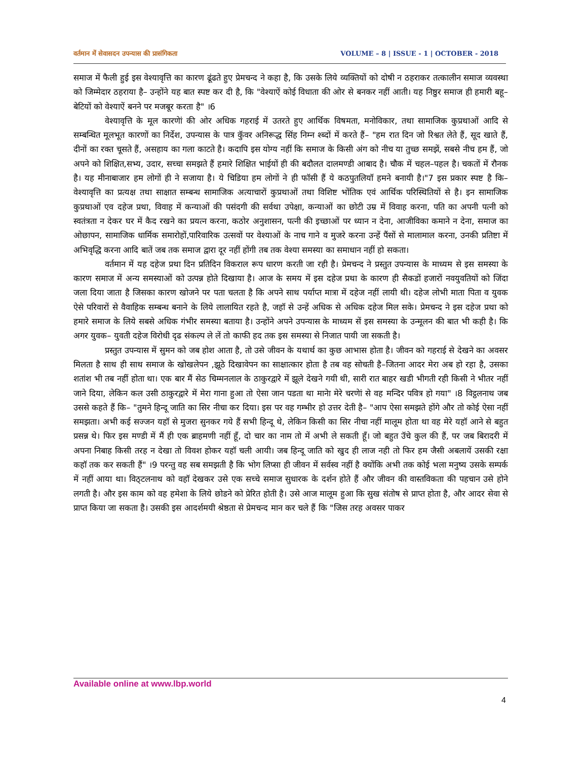वर्तमान में सेवासदन उपन्यास की प्रासंगिकता VOLUME – 8 | ISSUE - 1 | OCTOBER - 2018
समाज में फैली हुई इस वेश्यावृत्ति का कारण ढूंढते हुए प्रेमचन्द ने कहा है, कि उसके लिये व्यक्तियों को दोषी न ठहराकर तत्कालीन समाज व्यवस्था को जिम्मेदार ठहराया है– उन्होंने यह बात स्पष्ट कर दी है, कि "वेश्याऐं कोई विधाता की ओर से बनकर नहीं आती। यह निष्ठुर समाज ही हमारी बहू–बेटियों को वेश्याऐं बनने पर मजबूर करता है" ।6
वेश्यावृत्ति के मूल कारणेां की ओर अधिक गहराई में उतरते हुए आर्थिक विषमता, मनोविकार, तथा सामाजिक कुप्रथाओं आदि से सम्बन्धित मूलभूत कारणों का निर्देश, उपन्यास के पात्र कुॅवर अनिरूद्ध सिंह निम्न श्ब्दों में करते हैं– "हम रात दिन जो रिश्वत लेते हैं, सूद खाते हैं, दीनों का रक्त चूसते हैं, असहाय का गला काटते है। कदापि इस योग्य नहीं कि समाज के किसी अंग को नीच या तुच्छ समझें, सबसे नीच हम हैं, जो अपने को शिक्षित,सभ्य, उदार, सच्चा समझते हैं हमारे शिक्षित भाईयों ही की बदौलत दालमण्डी आबाद है। चौक में चहल–पहल है। चकतों में रौनक है। यह मीनाबाजार हम लोगों ही ने सजाया है। ये चिडिया हम लोगों ने ही फॉसी हैं ये कठपुतलियॉ हमने बनायी है।"7 इस प्रकार स्पष्ट है कि– वेश्यावृत्ति का प्रत्यक्ष तथा साक्षात सम्बन्ध सामाजिक अत्याचारों कुप्रथाओं तथा विशिष्ट भोंतिक एवं आर्थिक परिस्थितियों से है। इन सामाजिक कुप्रथाओं एव दहेज प्रथा, विवाह में कन्याओं की पसंदगी की सर्वथा उपेक्षा, कन्याओं का छोटी उम्र में विवाह करना, पति का अपनी पत्नी को स्वतंत्रता न देकर घर में कैद रखने का प्रयत्न करना, कठोर अनुशासन, पत्नी की इच्छाओं पर ध्यान न देना, आजीविका कमाने न देना, समाज का ओछापन, सामाजिक धार्मिक समारोहों,पारिवारिक उत्सवों पर वेश्याओं के नाच गाने व मुजरे करना उन्हें पैंसों से मालामाल करना, उनकी प्रतिष्टा में अभिवृद्धि करना आदि बातें जब तक समाज द्वारा दूर नहीं होंगी तब तक वेश्या समस्या का समाधान नहीं हो सकता।
वर्तमान में यह दहेज प्रथा दिन प्रतिदिन विकराल रूप धारण करती जा रही है। प्रेमचन्द ने प्रस्तुत उपन्यास के माध्यम से इस समस्या के कारण समाज में अन्य समस्याओं को उत्पन्न होते दिखाया है। आज के समय में इस दहेज प्रथा के कारण ही सैकडों हजारों नवयुवतियों को जिंदा जला दिया जाता है जिसका कारण खोजने पर पता चलता है कि अपने साथ पर्याप्त मात्रा में दहेज नहीं लायी थी। दहेज लोभी माता पिता व युवक ऐसे परिवारों से वैवाहिक सम्बन्ध बनाने के लिये लालायित रहते है, जहॉ से उन्हें अधिक से अधिक दहेज मिल सके। प्रेमचन्द ने इस दहेज प्रथा को हमारे समाज के लिये सबसे अधिक गंभीर समस्या बताया है। उन्होंने अपने उपन्यास के माध्यम सें इस समस्या के उन्मूलन की बात भी कही है। कि अगर युवक– युवती दहेज विरोधी दृढ संकल्प ले लें तो काफी हद तक इस समस्या से निजात पायी जा सकती है।
प्रस्तुत उपन्यास में सुमन को जब होश आता है, तो उसे जीवन के यथार्थ का कुछ आभास होता है। जीवन को गहराई से देखने का अवसर मिलता है साथ ही साथ समाज के खोखलेपन ,झूठे दिखावेपन का साक्षात्कार होता है तब वह सोचती है–जितना आदर मेरा अब हो रहा है, उसका शतांश भी तब नहीं होता था। एक बार मैं सेठ चिम्मनलाल के ठाकुरद्वारे में झूले देखने गयी थी, सारी रात बाहर खडी भीगती रही किसी ने भीतर नहीं जाने दिया, लेकिन कल उसी ठाकुरद्वारे में मेरा गाना हुआ तो ऐसा जान पडता था मानेा मेरे चरणेां से वह मन्दिर पवित्र हो गया" ।8 विट्ठलनाथ जब उससे कहते हैं कि– "तुमने हिन्दू जाति का सिर नीचा कर दिया। इस पर वह गम्भीर हो उत्तर देती है– "आप ऐसा समझते होंगे और तो कोई ऐसा नहीं समझता। अभी कई सज्जन यहॉ से मुजरा सुनकर गये हैं सभी हिन्दू थे, लेकिन किसी का सिर नीचा नहीं मालूम होता था वह मेरे यहॉ आने से बहुत प्रसन्न थे। फिर इस मण्डी में मैं ही एक ब्राहमणी नहीं हूॅं, दो चार का नाम तो में अभी ले सकती हूॅं। जो बहुत उॅचे कुल की हैं, पर जब बिरादरी में अपना निबाह किसी तरह न देखा तो विवश होकर यहॉ चली आयी। जब हिन्दू जाति को खुद ही लाज नही तो फिर हम जैसी अबलायें उसकी रक्षा कहॉ तक कर सकती हैं" ।9 परन्तु वह सब समझती है कि भोग लिप्सा ही जीवन में सर्वस्व नहीं है क्योंकि अभी तक कोई भला मनुष्य उसके सम्पर्क में नहीं आया था। विठ्टलनाथ को वहॉ देखकर उसे एक सच्चे समाज सुधारक के दर्शन होते हैं और जीवन की वास्तविकता की पहचान उसे होने लगती है। और इस काम को वह हमेशा के लिये छोडने को प्रेरित होती है। उसे आज मालूम हुआ कि सुख संतोष से प्राप्त होता है, और आदर सेवा से प्राप्त किया जा सकता है। उसकी इस आदर्शमयी श्रेष्ठता से प्रेमचन्द मान कर चले हैं कि "जिस तरह अवसर पाकर
Available online at www.lbp.world
4